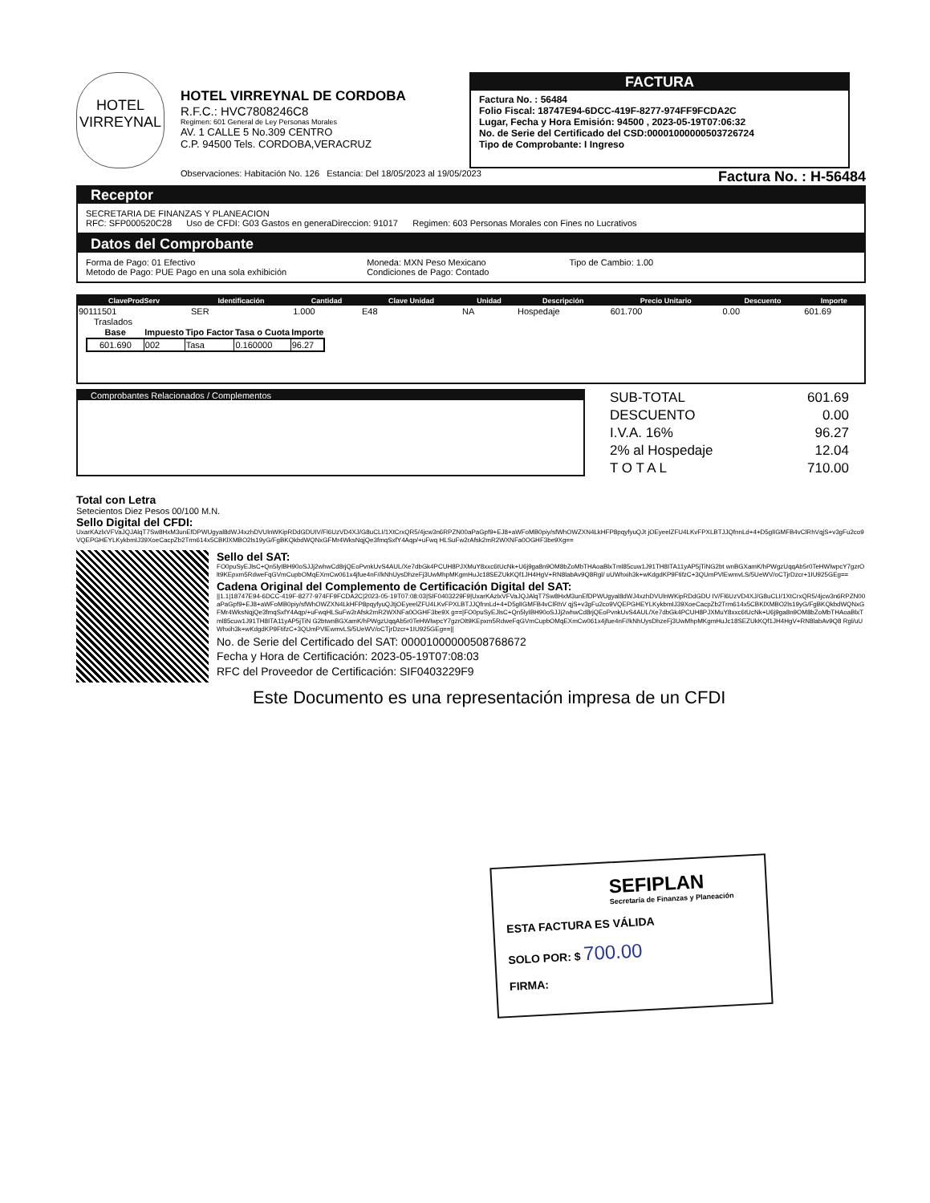HOTEL
VIRREYNAL
HOTEL VIRREYNAL DE CORDOBA
R.F.C.: HVC7808246C8
Regimen: 601 General de Ley Personas Morales
AV. 1 CALLE 5 No.309 CENTRO
C.P. 94500 Tels. CORDOBA,VERACRUZ
FACTURA
Factura No. : 56484
Folio Fiscal: 18747E94-6DCC-419F-8277-974FF9FCDA2C
Lugar, Fecha y Hora Emisión: 94500 , 2023-05-19T07:06:32
No. de Serie del Certificado del CSD:00001000000503726724
Tipo de Comprobante: I Ingreso
Observaciones: Habitación No. 126 Estancia: Del 18/05/2023 al 19/05/2023 Factura No. : H-56484
Receptor
SECRETARIA DE FINANZAS Y PLANEACION
RFC: SFP000520C28 Uso de CFDI: G03 Gastos en generaDireccion: 91017 Regimen: 603 Personas Morales con Fines no Lucrativos
Datos del Comprobante
Forma de Pago: 01 Efectivo
Metodo de Pago: PUE Pago en una sola exhibición
Moneda: MXN Peso Mexicano
Condiciones de Pago: Contado
Tipo de Cambio: 1.00
| ClaveProdServ | Identificación | Cantidad | Clave Unidad | Unidad | Descripción | Precio Unitario | Descuento | Importe |
| --- | --- | --- | --- | --- | --- | --- | --- | --- |
| 90111501 | SER | 1.000 | E48 | NA | Hospedaje | 601.700 | 0.00 | 601.69 |
Traslados
| Base | Impuesto | Tipo Factor | Tasa o Cuota | Importe |
| --- | --- | --- | --- | --- |
| 601.690 | 002 | Tasa | 0.160000 | 96.27 |
Comprobantes Relacionados / Complementos
| SUB-TOTAL | 601.69 |
| DESCUENTO | 0.00 |
| I.V.A. 16% | 96.27 |
| 2% al Hospedaje | 12.04 |
| T O T A L | 710.00 |
Total con Letra
Setecientos Diez Pesos 00/100 M.N.
Sello Digital del CFDI:
UxarKAzlxVFVaJQJAlqT7Sw8HxM3unEfDPWUgyal8dWJ4xzhDVUlnWKipRDdGDUIV/Fl6UzVD4XJ/G8uCLI/1XtCrxQR5/4jcw3n6RPZN00aPaGpf9+EJ8+aWFoMB0piy/sfWhOWZXN4LkHFP8pqyfyuQJt jOEyeelZFU4LKvFPXLBTJJQfnnLd+4+D5glIGMFB4vClRhVqjS+v3gFu2co9VQEPGHEYLKykbmIJ39XoeCacpZb2Trm614x5CBKlXMBO2ls19yG/FgBKQkbdWQNxGFMr4WksNqjQe3fmqSxfY4Aqp/+uFwq HLSuFw2rAfsk2mR2WXNFa0OGHF3be9Xg==
Sello del SAT:
FO0puSyEJlsC+Qn5lyIBH90oSJJj2whwCd8rjQEoPvnkUvS4AUL/Xe7dbGk4PCUH8PJXMuY8xxc6tUcNk+U6j9ga8n9OM8bZoMbTHAoaBlxTml85cuw1J91TH8ITA11yAP5jTiNG2bt wnBGXamK/hPWgzUqqAb5r0TeHWlwpcY7gzrOlt9KEpxm5RdweFqGVmCupbOMqEXmCw061x4jfue4nF//kNhUysDhzeFj3UwMhpMKgmHuJc18SEZUkKQf1JH4HgV+RN8labAv9Q8Rgl/ uUWhxih3k+wKdgdKP9FtifzC+3QUmPVlEwmvLS/5UeWV/oCTjrDzcr+1IU925GEg==
Cadena Original del Complemento de Certificación Digital del SAT:
||1.1|18747E94-6DCC-419F-8277-974FF9FCDA2C|2023-05-19T07:08:03|SIF0403229F9|UxarKAzlxVFVaJQJAlqT7Sw8HxM3unEfDPWUgyal8dWJ4xzhDVUlnWKipRDdGDU IV/Fl6UzVD4XJ/G8uCLI/1XtCrxQR5/4jcw3n6RPZN00aPaGpf9+EJ8+aWFoMB0piy/sfWhOWZXN4LkHFP8pqyfyuQJtjOEyeelZFU4LKvFPXLBTJJQfnnLd+4+D5glIGMFB4vClRhV qjS+v3gFu2co9VQEPGHEYLKykbmIJ39XoeCacpZb2Trm614x5CBKlXMBO2ls19yG/FgBKQkbdWQNxGFMr4WksNqjQe3fmqSxfY4Aqp/+uFwqHLSuFw2rAfsk2mR2WXNFa0OGHF3be9X g==|FO0puSyEJlsC+Qn5lyIBH90oSJJj2whwCd8rjQEoPvnkUvS4AUL/Xe7dbGk4PCUH8PJXMuY8xxc6tUcNk+U6j9ga8n9OM8bZoMbTHAoaBlxTml85cuw1J91TH8ITA11yAP5jTiN G2btwnBGXamK/hPWgzUqqAb5r0TeHWlwpcY7gzrOlt9KEpxm5RdweFqGVmCupbOMqEXmCw061x4jfue4nF//kNhUysDhzeFj3UwMhpMKgmHuJc18SEZUkKQf1JH4HgV+RN8labAv9Q8 Rgl/uUWhxih3k+wKdgdKP9FtifzC+3QUmPVlEwmvLS/5UeWV/oCTjrDzcr+1IU925GEg==||
No. de Serie del Certificado del SAT: 00001000000508768672
Fecha y Hora de Certificación: 2023-05-19T07:08:03
RFC del Proveedor de Certificación: SIF0403229F9
Este Documento es una representación impresa de un CFDI
SEFIPLAN
Secretaría de Finanzas y Planeación
ESTA FACTURA ES VÁLIDA
SOLO POR: $ 700.00
FIRMA: